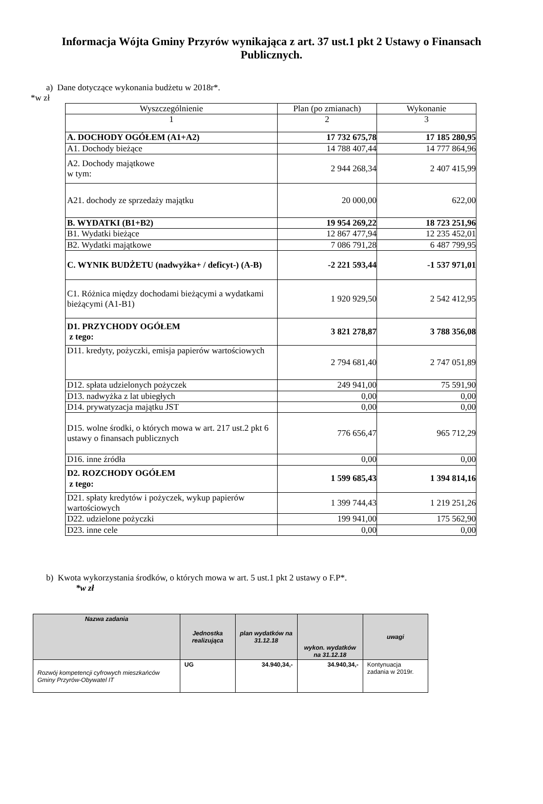Informacja Wójta Gminy Przyrów wynikająca z art. 37 ust.1 pkt 2 Ustawy o Finansach Publicznych.
a) Dane dotyczące wykonania budżetu w 2018r*.
*w zł
| Wyszczególnienie | Plan (po zmianach) | Wykonanie |
| 1 | 2 | 3 |
| A. DOCHODY OGÓŁEM (A1+A2) | 17 732 675,78 | 17 185 280,95 |
| A1. Dochody bieżące | 14 788 407,44 | 14 777 864,96 |
| A2. Dochody majątkowe w tym: | 2 944 268,34 | 2 407 415,99 |
| A21. dochody ze sprzedaży majątku | 20 000,00 | 622,00 |
| B. WYDATKI (B1+B2) | 19 954 269,22 | 18 723 251,96 |
| B1. Wydatki bieżące | 12 867 477,94 | 12 235 452,01 |
| B2. Wydatki majątkowe | 7 086 791,28 | 6 487 799,95 |
| C. WYNIK BUDŻETU (nadwyżka+ / deficyt-) (A-B) | -2 221 593,44 | -1 537 971,01 |
| C1. Różnica między dochodami bieżącymi a wydatkami bieżącymi (A1-B1) | 1 920 929,50 | 2 542 412,95 |
| D1. PRZYCHODY OGÓŁEM z tego: | 3 821 278,87 | 3 788 356,08 |
| D11. kredyty, pożyczki, emisja papierów wartościowych | 2 794 681,40 | 2 747 051,89 |
| D12. spłata udzielonych pożyczek | 249 941,00 | 75 591,90 |
| D13. nadwyżka z lat ubiegłych | 0,00 | 0,00 |
| D14. prywatyzacja majątku JST | 0,00 | 0,00 |
| D15. wolne środki, o których mowa w art. 217 ust.2 pkt 6 ustawy o finansach publicznych | 776 656,47 | 965 712,29 |
| D16. inne źródła | 0,00 | 0,00 |
| D2. ROZCHODY OGÓŁEM z tego: | 1 599 685,43 | 1 394 814,16 |
| D21. spłaty kredytów i pożyczek, wykup papierów wartościowych | 1 399 744,43 | 1 219 251,26 |
| D22. udzielone pożyczki | 199 941,00 | 175 562,90 |
| D23. inne cele | 0,00 | 0,00 |
b) Kwota wykorzystania środków, o których mowa w art. 5 ust.1 pkt 2 ustawy o F.P*.
*w zł
| Nazwa zadania | Jednostka realizująca | plan wydatków na 31.12.18 | wykon. wydatków na 31.12.18 | uwagi |
| --- | --- | --- | --- | --- |
| Rozwój kompetencji cyfrowych mieszkańców Gminy Przyrów-Obywatel IT | UG | 34.940,34,- | 34.940,34,- | Kontynuacja zadania w 2019r. |